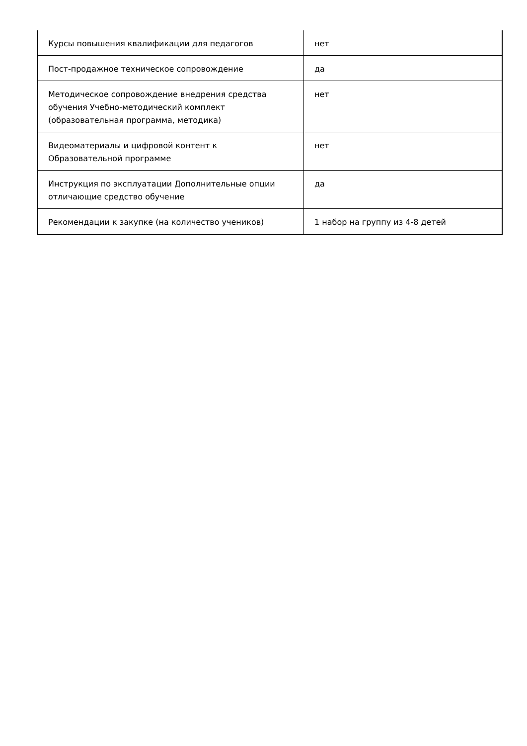| Курсы повышения квалификации для педагогов | нет |
| Пост-продажное техническое сопровождение | да |
| Методическое сопровождение внедрения средства обучения Учебно-методический комплект (образовательная программа, методика) | нет |
| Видеоматериалы и цифровой контент к Образовательной программе | нет |
| Инструкция по эксплуатации Дополнительные опции отличающие средство обучение | да |
| Рекомендации к закупке (на количество учеников) | 1 набор на группу из 4-8 детей |